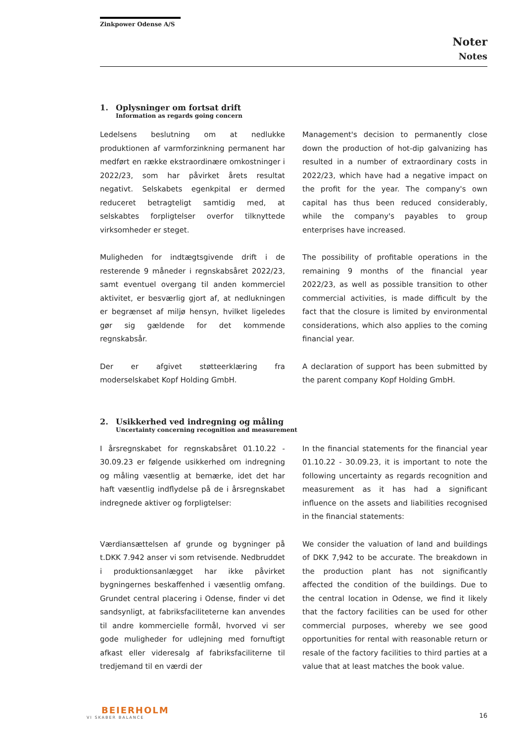Zinkpower Odense A/S
Noter
Notes
1. Oplysninger om fortsat drift
Information as regards going concern
Ledelsens beslutning om at nedlukke produktionen af varmforzinkning permanent har medført en række ekstraordinære omkostninger i 2022/23, som har påvirket årets resultat negativt. Selskabets egenkpital er dermed reduceret betragteligt samtidig med, at selskabtes forpligtelser overfor tilknyttede virksomheder er steget.
Management's decision to permanently close down the production of hot-dip galvanizing has resulted in a number of extraordinary costs in 2022/23, which have had a negative impact on the profit for the year. The company's own capital has thus been reduced considerably, while the company's payables to group enterprises have increased.
Muligheden for indtægtsgivende drift i de resterende 9 måneder i regnskabsåret 2022/23, samt eventuel overgang til anden kommerciel aktivitet, er besværlig gjort af, at nedlukningen er begrænset af miljø hensyn, hvilket ligeledes gør sig gældende for det kommende regnskabsår.
The possibility of profitable operations in the remaining 9 months of the financial year 2022/23, as well as possible transition to other commercial activities, is made difficult by the fact that the closure is limited by environmental considerations, which also applies to the coming financial year.
Der er afgivet støtteerklæring fra moderselskabet Kopf Holding GmbH.
A declaration of support has been submitted by the parent company Kopf Holding GmbH.
2. Usikkerhed ved indregning og måling
Uncertainty concerning recognition and measurement
I årsregnskabet for regnskabsåret 01.10.22 - 30.09.23 er følgende usikkerhed om indregning og måling væsentlig at bemærke, idet det har haft væsentlig indflydelse på de i årsregnskabet indregnede aktiver og forpligtelser:
In the financial statements for the financial year 01.10.22 - 30.09.23, it is important to note the following uncertainty as regards recognition and measurement as it has had a significant influence on the assets and liabilities recognised in the financial statements:
Værdiansættelsen af grunde og bygninger på t.DKK 7.942 anser vi som retvisende. Nedbruddet i produktionsanlægget har ikke påvirket bygningernes beskaffenhed i væsentlig omfang. Grundet central placering i Odense, finder vi det sandsynligt, at fabriksfaciliteterne kan anvendes til andre kommercielle formål, hvorved vi ser gode muligheder for udlejning med fornuftigt afkast eller videresalg af fabriksfaciliterne til tredjemand til en værdi der
We consider the valuation of land and buildings of DKK 7,942 to be accurate. The breakdown in the production plant has not significantly affected the condition of the buildings. Due to the central location in Odense, we find it likely that the factory facilities can be used for other commercial purposes, whereby we see good opportunities for rental with reasonable return or resale of the factory facilities to third parties at a value that at least matches the book value.
BEIERHOLM
VI SKABER BALANCE
16